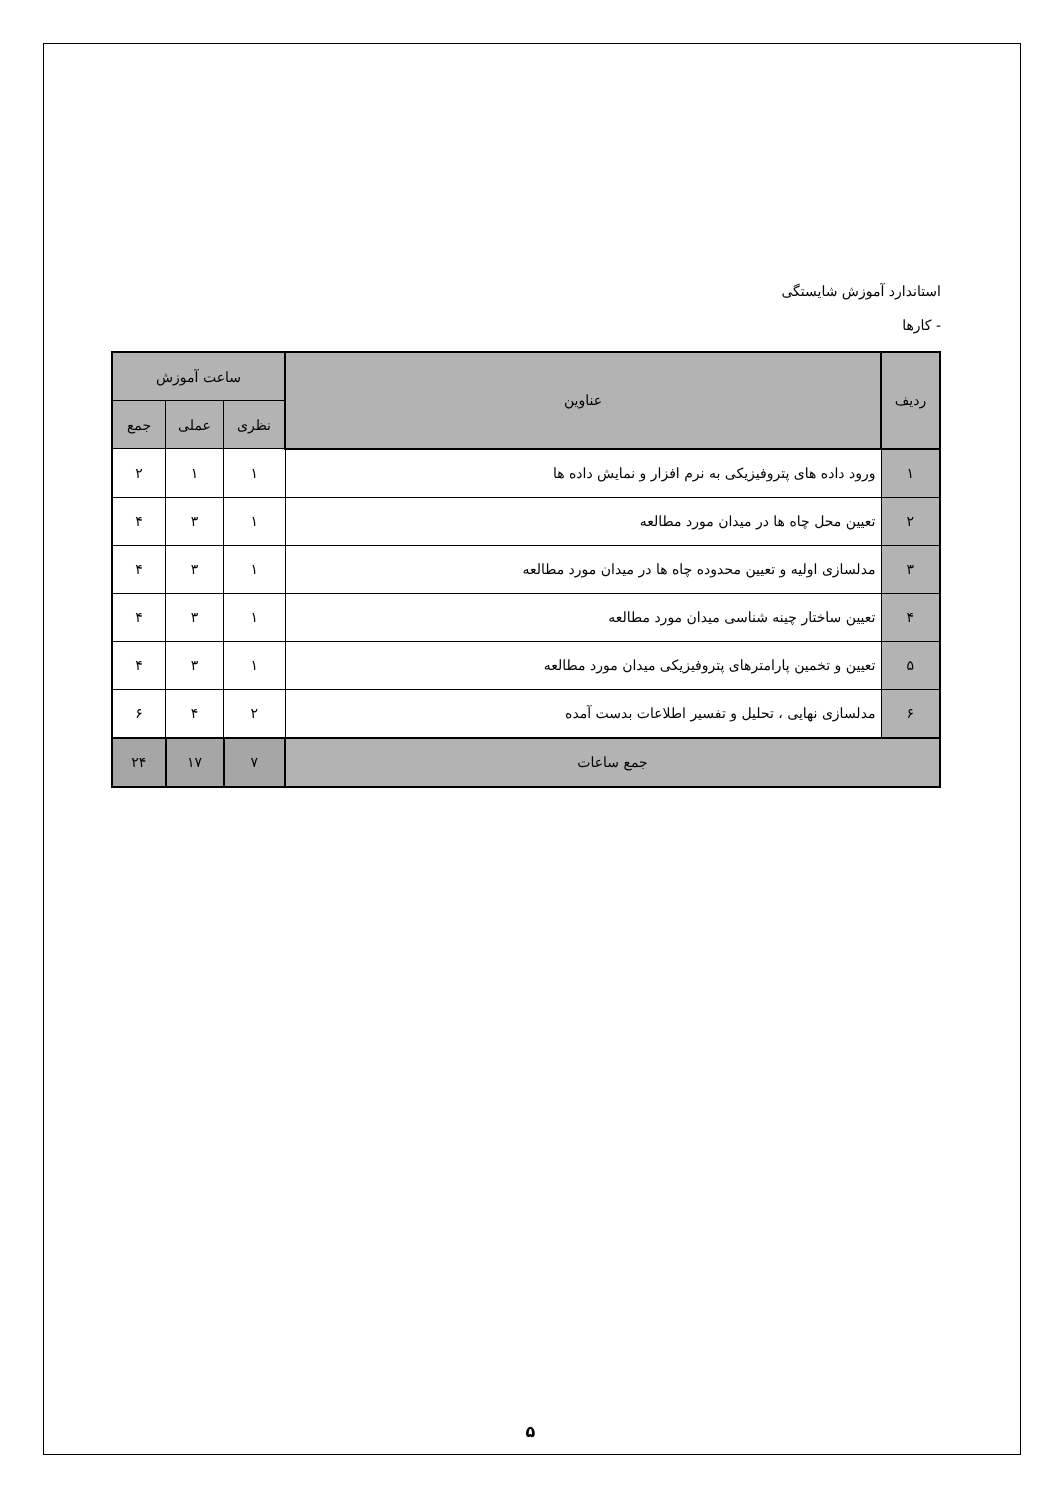استاندارد آموزش شایستگی
- کارها
| ردیف | عناوین | ساعت آموزش | | |
| --- | --- | --- | --- | --- |
| | | نظری | عملی | جمع |
| ۱ | ورود داده های پتروفیزیکی به نرم افزار و نمایش داده ها | ۱ | ۱ | ۲ |
| ۲ | تعیین محل چاه ها در میدان مورد مطالعه | ۱ | ۳ | ۴ |
| ۳ | مدلسازی اولیه و تعیین محدوده چاه ها در میدان مورد مطالعه | ۱ | ۳ | ۴ |
| ۴ | تعیین ساختار چینه شناسی میدان مورد مطالعه | ۱ | ۳ | ۴ |
| ۵ | تعیین و تخمین پارامترهای پتروفیزیکی میدان مورد مطالعه | ۱ | ۳ | ۴ |
| ۶ | مدلسازی نهایی ، تحلیل و تفسیر اطلاعات بدست آمده | ۲ | ۴ | ۶ |
| جمع ساعات | | ۷ | ۱۷ | ۲۴ |
۵